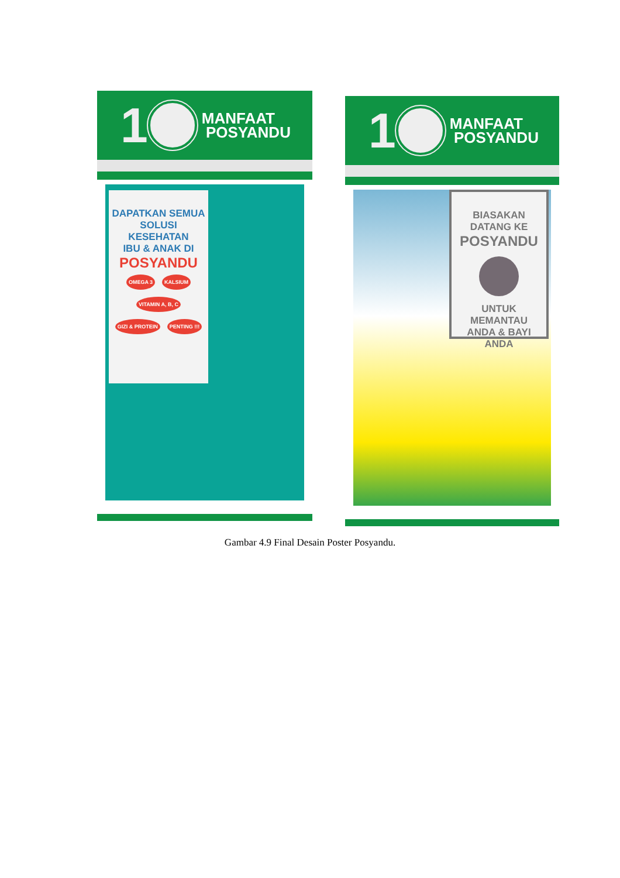1 MANFAAT
POSYANDU
DAPATKAN SEMUA
SOLUSI KESEHATAN
IBU & ANAK DI
POSYANDU
OMEGA 3 KALSIUM VITAMIN A, B, C GIZI & PROTEIN PENTING !!!
1 MANFAAT
POSYANDU
BIASAKAN DATANG KE
POSYANDU
UNTUK MEMANTAU
ANDA & BAYI ANDA
Gambar 4.9 Final Desain Poster Posyandu.